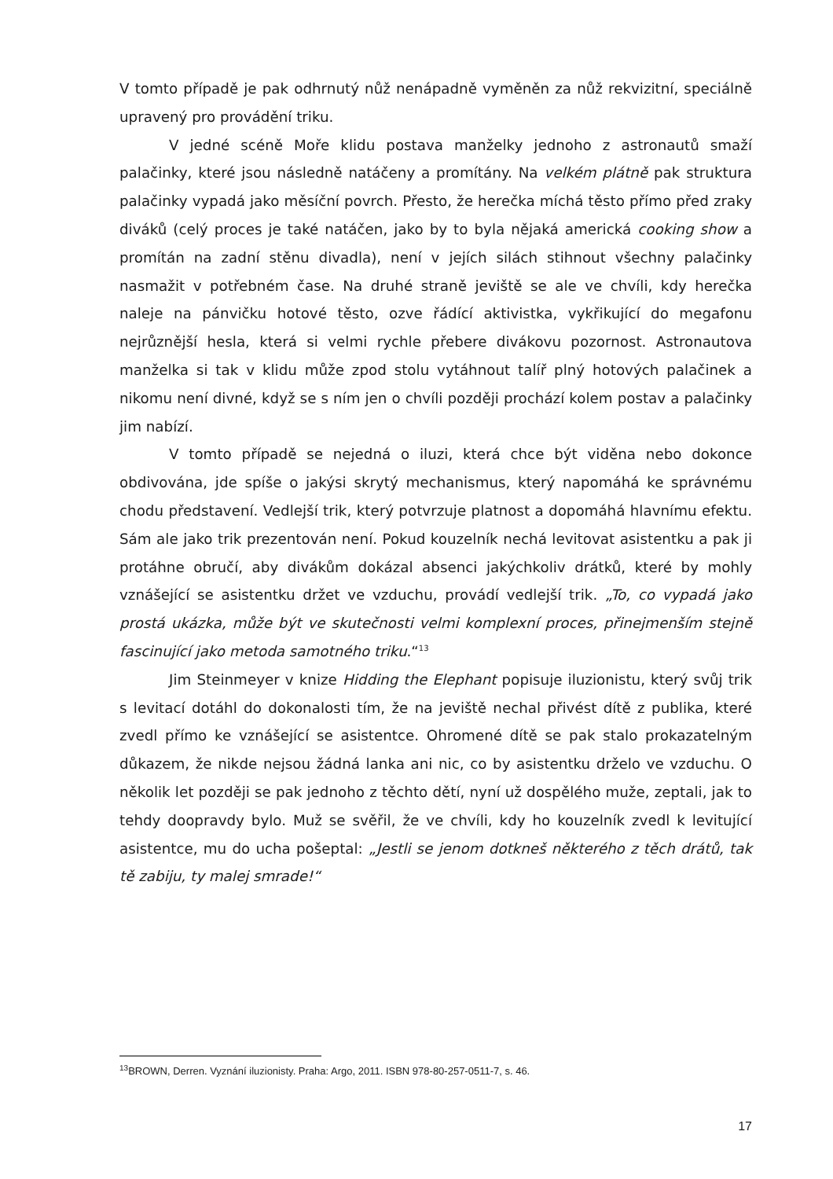V tomto případě je pak odhrnutý nůž nenápadně vyměněn za nůž rekvizitní, speciálně upravený pro provádění triku.
V jedné scéně Moře klidu postava manželky jednoho z astronautů smaží palačinky, které jsou následně natáčeny a promítány. Na velkém plátně pak struktura palačinky vypadá jako měsíční povrch. Přesto, že herečka míchá těsto přímo před zraky diváků (celý proces je také natáčen, jako by to byla nějaká americká cooking show a promítán na zadní stěnu divadla), není v jejích silách stihnout všechny palačinky nasmažit v potřebném čase. Na druhé straně jeviště se ale ve chvíli, kdy herečka naleje na pánvičku hotové těsto, ozve řádící aktivistka, vykřikující do megafonu nejrůznější hesla, která si velmi rychle přebere divákovu pozornost. Astronautova manželka si tak v klidu může zpod stolu vytáhnout talíř plný hotových palačinek a nikomu není divné, když se s ním jen o chvíli později prochází kolem postav a palačinky jim nabízí.
V tomto případě se nejedná o iluzi, která chce být viděna nebo dokonce obdivována, jde spíše o jakýsi skrytý mechanismus, který napomáhá ke správnému chodu představení. Vedlejší trik, který potvrzuje platnost a dopomáhá hlavnímu efektu. Sám ale jako trik prezentován není. Pokud kouzelník nechá levitovat asistentku a pak ji protáhne obručí, aby divákům dokázal absenci jakýchkoliv drátků, které by mohly vznášející se asistentku držet ve vzduchu, provádí vedlejší trik. „To, co vypadá jako prostá ukázka, může být ve skutečnosti velmi komplexní proces, přinejmenším stejně fascinující jako metoda samotného triku.“<sup>13</sup>
Jim Steinmeyer v knize Hidding the Elephant popisuje iluzionistu, který svůj trik s levitací dotáhl do dokonalosti tím, že na jeviště nechal přivést dítě z publika, které zvedl přímo ke vznášející se asistentce. Ohromené dítě se pak stalo prokazatelným důkazem, že nikde nejsou žádná lanka ani nic, co by asistentku drželo ve vzduchu. O několik let později se pak jednoho z těchto dětí, nyní už dospělého muže, zeptali, jak to tehdy doopravdy bylo. Muž se svěřil, že ve chvíli, kdy ho kouzelník zvedl k levitující asistentce, mu do ucha pošeptal: „Jestli se jenom dotkneš některého z těch drátů, tak tě zabiju, ty malej smrade!“
<sup>13</sup>BROWN, Derren. Vyznání iluzionisty. Praha: Argo, 2011. ISBN 978-80-257-0511-7, s. 46.
17